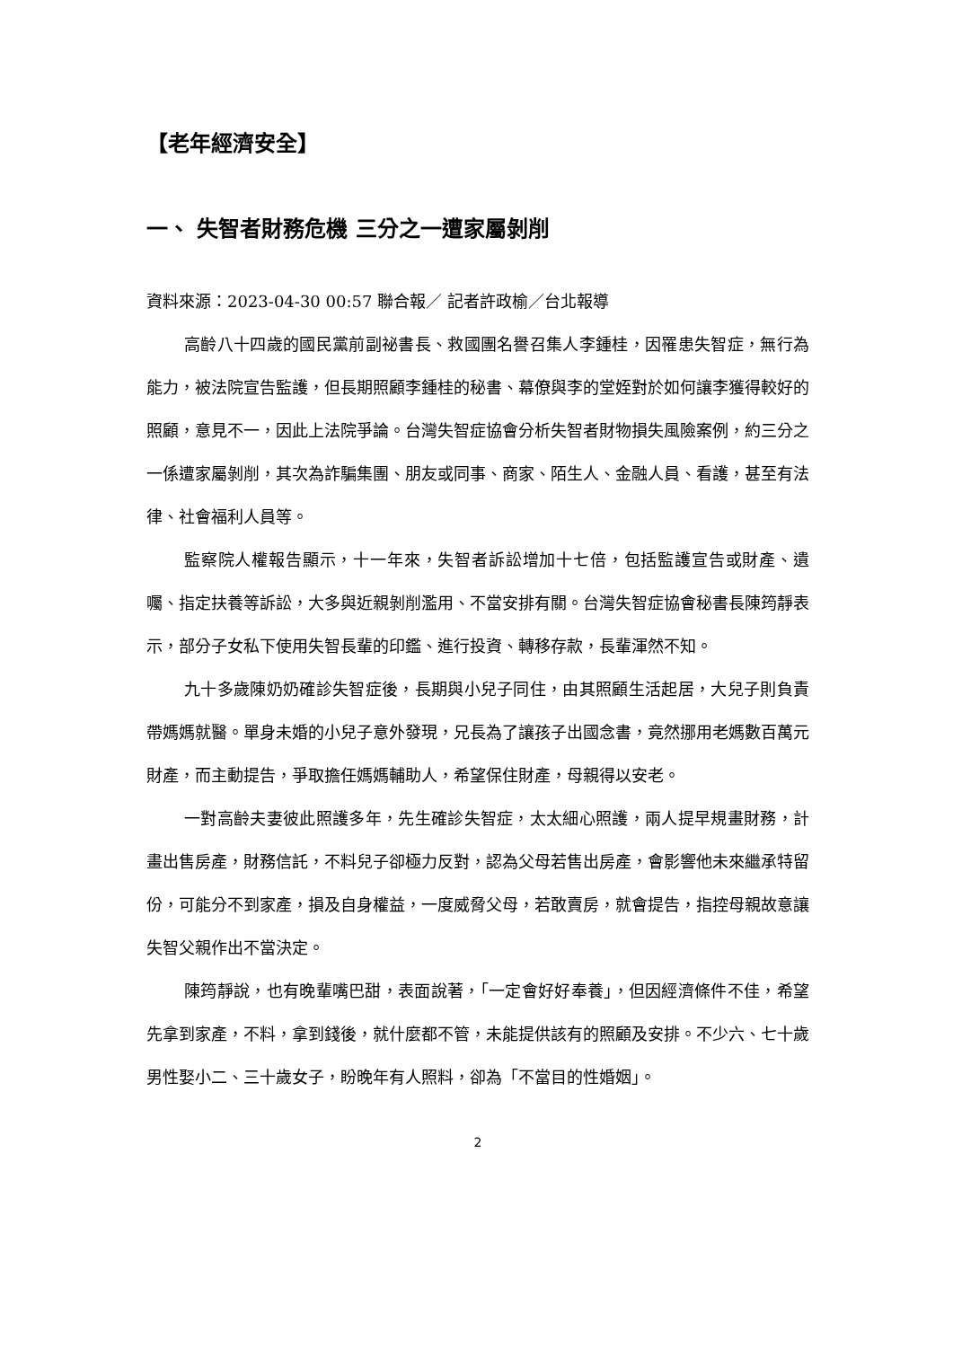【老年經濟安全】
一、 失智者財務危機 三分之一遭家屬剝削
資料來源：2023-04-30 00:57 聯合報／ 記者許政榆／台北報導
高齡八十四歲的國民黨前副祕書長、救國團名譽召集人李鍾桂，因罹患失智症，無行為能力，被法院宣告監護，但長期照顧李鍾桂的秘書、幕僚與李的堂姪對於如何讓李獲得較好的照顧，意見不一，因此上法院爭論。台灣失智症協會分析失智者財物損失風險案例，約三分之一係遭家屬剝削，其次為詐騙集團、朋友或同事、商家、陌生人、金融人員、看護，甚至有法律、社會福利人員等。
監察院人權報告顯示，十一年來，失智者訴訟增加十七倍，包括監護宣告或財產、遺囑、指定扶養等訴訟，大多與近親剝削濫用、不當安排有關。台灣失智症協會秘書長陳筠靜表示，部分子女私下使用失智長輩的印鑑、進行投資、轉移存款，長輩渾然不知。
九十多歲陳奶奶確診失智症後，長期與小兒子同住，由其照顧生活起居，大兒子則負責帶媽媽就醫。單身未婚的小兒子意外發現，兄長為了讓孩子出國念書，竟然挪用老媽數百萬元財產，而主動提告，爭取擔任媽媽輔助人，希望保住財產，母親得以安老。
一對高齡夫妻彼此照護多年，先生確診失智症，太太細心照護，兩人提早規畫財務，計畫出售房產，財務信託，不料兒子卻極力反對，認為父母若售出房產，會影響他未來繼承特留份，可能分不到家產，損及自身權益，一度威脅父母，若敢賣房，就會提告，指控母親故意讓失智父親作出不當決定。
陳筠靜說，也有晚輩嘴巴甜，表面說著，「一定會好好奉養」，但因經濟條件不佳，希望先拿到家產，不料，拿到錢後，就什麼都不管，未能提供該有的照顧及安排。不少六、七十歲男性娶小二、三十歲女子，盼晚年有人照料，卻為「不當目的性婚姻」。
2